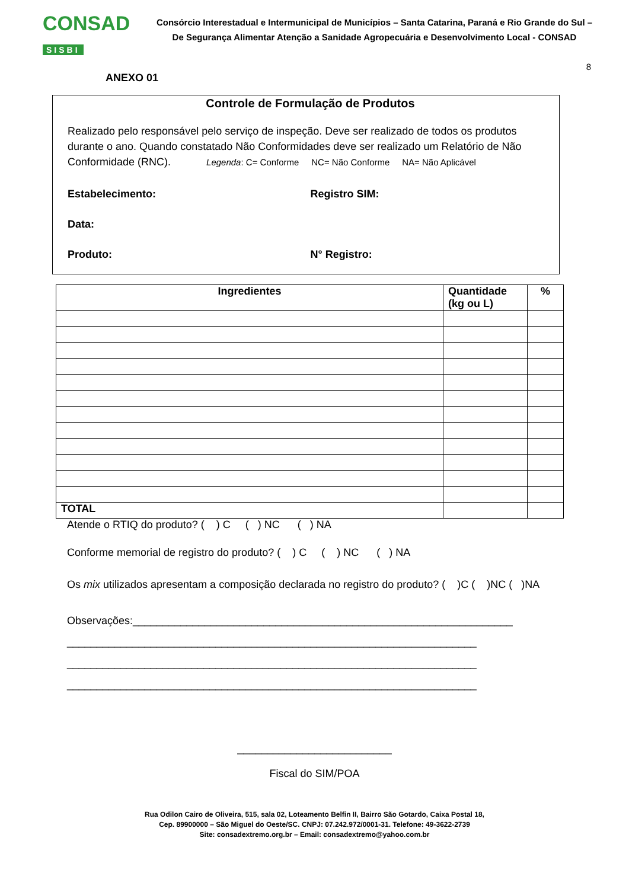CONSAD
SISBI
Consórcio Interestadual e Intermunicipal de Municípios – Santa Catarina, Paraná e Rio Grande do Sul –
De Segurança Alimentar Atenção a Sanidade Agropecuária e Desenvolvimento Local - CONSAD
8
ANEXO 01
Controle de Formulação de Produtos
Realizado pelo responsável pelo serviço de inspeção. Deve ser realizado de todos os produtos durante o ano. Quando constatado Não Conformidades deve ser realizado um Relatório de Não Conformidade (RNC). Legenda: C= Conforme NC= Não Conforme NA= Não Aplicável
Estabelecimento: Registro SIM:
Data:
Produto: N° Registro:
| Ingredientes | Quantidade (kg ou L) | % |
| --- | --- | --- |
| TOTAL | | |
Atende o RTIQ do produto? ( ) C ( ) NC ( ) NA
Conforme memorial de registro do produto? ( ) C ( ) NC ( ) NA
Os mix utilizados apresentam a composição declarada no registro do produto? ( )C ( )NC ( )NA
Observações:________________________________________________________________
_____________________________________________________________________
_____________________________________________________________________
_____________________________________________________________________
__________________________
Fiscal do SIM/POA
Rua Odilon Cairo de Oliveira, 515, sala 02, Loteamento Belfin II, Bairro São Gotardo, Caixa Postal 18,
Cep. 89900000 – São Miguel do Oeste/SC. CNPJ: 07.242.972/0001-31. Telefone: 49-3622-2739
Site: consadextremo.org.br – Email: consadextremo@yahoo.com.br